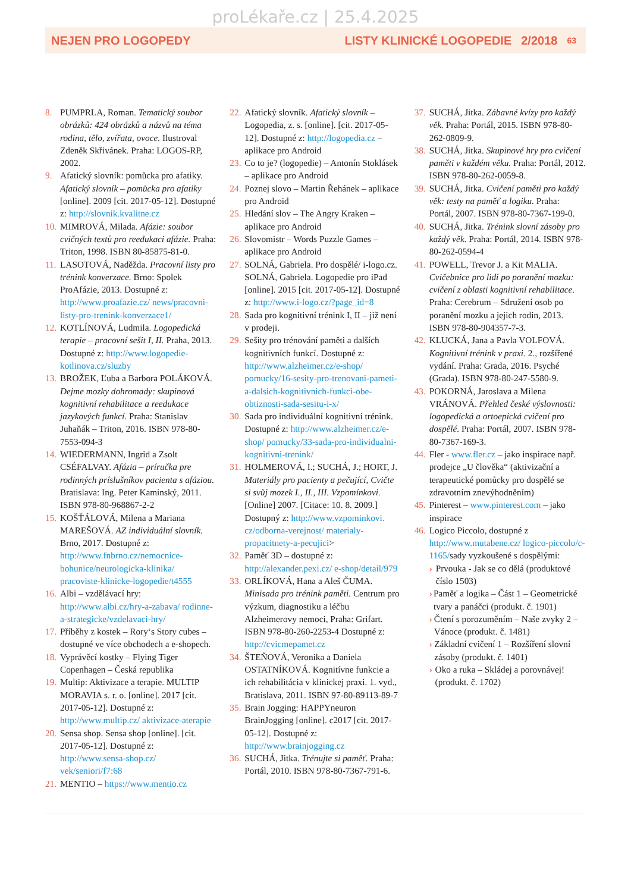proLékaře.cz | 25.4.2025
NEJEN PRO LOGOPEDY LISTY KLINICKÉ LOGOPEDIE 2/2018 63
8. PUMPRLA, Roman. Tematický soubor obrázků: 424 obrázků a názvů na téma rodina, tělo, zvířata, ovoce. Ilustroval Zdeněk Skřivánek. Praha: LOGOS-RP, 2002.
9. Afatický slovník: pomůcka pro afatiky. Afatický slovník – pomůcka pro afatiky [online]. 2009 [cit. 2017-05-12]. Dostupné z: http://slovnik.kvalitne.cz
10.
MIMROVÁ, Milada. Afázie: soubor cvičných textů pro reedukaci afázie. Praha: Triton, 1998. ISBN 80-85875-81-0.
11.
LASOTOVÁ, Naděžda. Pracovní listy pro trénink konverzace. Brno: Spolek ProAfázie, 2013. Dostupné z: http://www.proafazie.cz/ news/pracovni-listy-pro-trenink-konverzace1/
12.
KOTLÍNOVÁ, Ludmila. Logopedická terapie – pracovní sešit I, II. Praha, 2013. Dostupné z: http://www.logopedie-kotlinova.cz/sluzby
13.
BROŽEK, Ľuba a Barbora POLÁKOVÁ. Dejme mozky dohromady: skupinová kognitivní rehabilitace a reedukace jazykových funkcí. Praha: Stanislav Juhaňák – Triton, 2016. ISBN 978-80-7553-094-3
14.
WIEDERMANN, Ingrid a Zsolt CSÉFALVAY. Afázia – príručka pre rodinných príslušníkov pacienta s afáziou. Bratislava: Ing. Peter Kaminský, 2011. ISBN 978-80-968867-2-2
15.
KOŠŤÁLOVÁ, Milena a Mariana MAREŠOVÁ. AZ individuální slovník. Brno, 2017. Dostupné z: http://www.fnbrno.cz/nemocnice-bohunice/neurologicka-klinika/ pracoviste-klinicke-logopedie/t4555
16.
Albi – vzdělávací hry: http://www.albi.cz/hry-a-zabava/ rodinne-a-strategicke/vzdelavaci-hry/
17.
Příběhy z kostek – Rory‘s Story cubes – dostupné ve více obchodech a e-shopech.
18.
Vyprávěcí kostky – Flying Tiger Copenhagen – Česká republika
19.
Multip: Aktivizace a terapie. MULTIP MORAVIA s. r. o. [online]. 2017 [cit. 2017-05-12]. Dostupné z: http://www.multip.cz/ aktivizace-aterapie
20.
Sensa shop. Sensa shop [online]. [cit. 2017-05-12]. Dostupné z: http://www.sensa-shop.cz/ vek/seniori/f7:68
21.
MENTIO – https://www.mentio.cz
22.
Afatický slovník. Afatický slovník – Logopedia, z. s. [online]. [cit. 2017-05-12]. Dostupné z: http://logopedia.cz – aplikace pro Android
23.
Co to je? (logopedie) – Antonín Stoklásek – aplikace pro Android
24.
Poznej slovo – Martin Řehánek – aplikace pro Android
25.
Hledání slov – The Angry Kraken – aplikace pro Android
26.
Slovomistr – Words Puzzle Games – aplikace pro Android
27.
SOLNÁ, Gabriela. Pro dospělé/ i-logo.cz. SOLNÁ, Gabriela. Logopedie pro iPad [online]. 2015 [cit. 2017-05-12]. Dostupné z: http://www.i-logo.cz/?page_id=8
28.
Sada pro kognitivní trénink I, II – již není v prodeji.
29.
Sešity pro trénování paměti a dalších kognitivních funkcí. Dostupné z: http://www.alzheimer.cz/e-shop/ pomucky/16-sesity-pro-trenovani-pameti-a-dalsich-kognitivnich-funkci-obe-obtiznosti-sada-sesitu-i-x/
30.
Sada pro individuální kognitivní trénink. Dostupné z: http://www.alzheimer.cz/e-shop/ pomucky/33-sada-pro-individualni-kognitivni-trenink/
31.
HOLMEROVÁ, I.; SUCHÁ, J.; HORT, J. Materiály pro pacienty a pečující, Cvičte si svůj mozek I., II., III. Vzpomínkovi. [Online] 2007. [Citace: 10. 8. 2009.] Dostupný z: http://www.vzpominkovi. cz/odborna-verejnost/ materialy-propacitnety-a-pecujici>
32.
Paměť 3D – dostupné z: http://alexander.pexi.cz/ e-shop/detail/979
33.
ORLÍKOVÁ, Hana a Aleš ČUMA. Minisada pro trénink paměti. Centrum pro výzkum, diagnostiku a léčbu Alzheimerovy nemoci, Praha: Grifart. ISBN 978-80-260-2253-4 Dostupné z: http://cvicmepamet.cz
34.
ŠTEŇOVÁ, Veronika a Daniela OSTATNÍKOVÁ. Kognitívne funkcie a ich rehabilitácia v klinickej praxi. 1. vyd., Bratislava, 2011. ISBN 97-80-89113-89-7
35.
Brain Jogging: HAPPYneuron BrainJogging [online]. c2017 [cit. 2017-05-12]. Dostupné z: http://www.brainjogging.cz
36.
SUCHÁ, Jitka. Trénujte si paměť. Praha: Portál, 2010. ISBN 978-80-7367-791-6.
37.
SUCHÁ, Jitka. Zábavné kvízy pro každý věk. Praha: Portál, 2015. ISBN 978-80-262-0809-9.
38.
SUCHÁ, Jitka. Skupinové hry pro cvičení paměti v každém věku. Praha: Portál, 2012. ISBN 978-80-262-0059-8.
39.
SUCHÁ, Jitka. Cvičení paměti pro každý věk: testy na paměť a logiku. Praha: Portál, 2007. ISBN 978-80-7367-199-0.
40.
SUCHÁ, Jitka. Trénink slovní zásoby pro každý věk. Praha: Portál, 2014. ISBN 978-80-262-0594-4
41.
POWELL, Trevor J. a Kit MALIA. Cvičebnice pro lidi po poranění mozku: cvičení z oblasti kognitivní rehabilitace. Praha: Cerebrum – Sdružení osob po poranění mozku a jejich rodin, 2013. ISBN 978-80-904357-7-3.
42.
KLUCKÁ, Jana a Pavla VOLFOVÁ. Kognitivní trénink v praxi. 2., rozšířené vydání. Praha: Grada, 2016. Psyché (Grada). ISBN 978-80-247-5580-9.
43.
POKORNÁ, Jaroslava a Milena VRÁNOVÁ. Přehled české výslovnosti: logopedická a ortoepická cvičení pro dospělé. Praha: Portál, 2007. ISBN 978-80-7367-169-3.
44.
Fler - www.fler.cz – jako inspirace např. prodejce „U člověka“ (aktivizační a terapeutické pomůcky pro dospělé se zdravotním znevýhodněním)
45.
Pinterest – www.pinterest.com – jako inspirace
46.
Logico Piccolo, dostupné z http://www.mutabene.cz/ logico-piccolo/c-1165/sady vyzkoušené s dospělými:
› Prvouka - Jak se co dělá (produktové číslo 1503)
› Paměť a logika – Část 1 – Geometrické tvary a panáčci (produkt. č. 1901)
› Čtení s porozuměním – Naše zvyky 2 – Vánoce (produkt. č. 1481)
› Základní cvičení 1 – Rozšíření slovní zásoby (produkt. č. 1401)
› Oko a ruka – Skládej a porovnávej! (produkt. č. 1702)